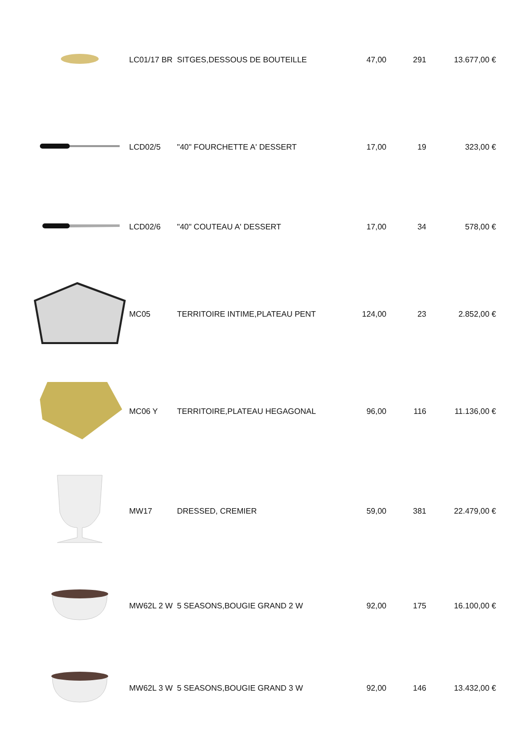| | LC01/17 BR | SITGES,DESSOUS DE BOUTEILLE | 47,00 | 291 | 13.677,00 € |
| | LCD02/5 | "40" FOURCHETTE A' DESSERT | 17,00 | 19 | 323,00 € |
| | LCD02/6 | "40" COUTEAU A' DESSERT | 17,00 | 34 | 578,00 € |
| | MC05 | TERRITOIRE INTIME,PLATEAU PENT | 124,00 | 23 | 2.852,00 € |
| | MC06 Y | TERRITOIRE,PLATEAU HEGAGONAL | 96,00 | 116 | 11.136,00 € |
| | MW17 | DRESSED, CREMIER | 59,00 | 381 | 22.479,00 € |
| | MW62L 2 W | 5 SEASONS,BOUGIE GRAND 2 W | 92,00 | 175 | 16.100,00 € |
| | MW62L 3 W | 5 SEASONS,BOUGIE GRAND 3 W | 92,00 | 146 | 13.432,00 € |